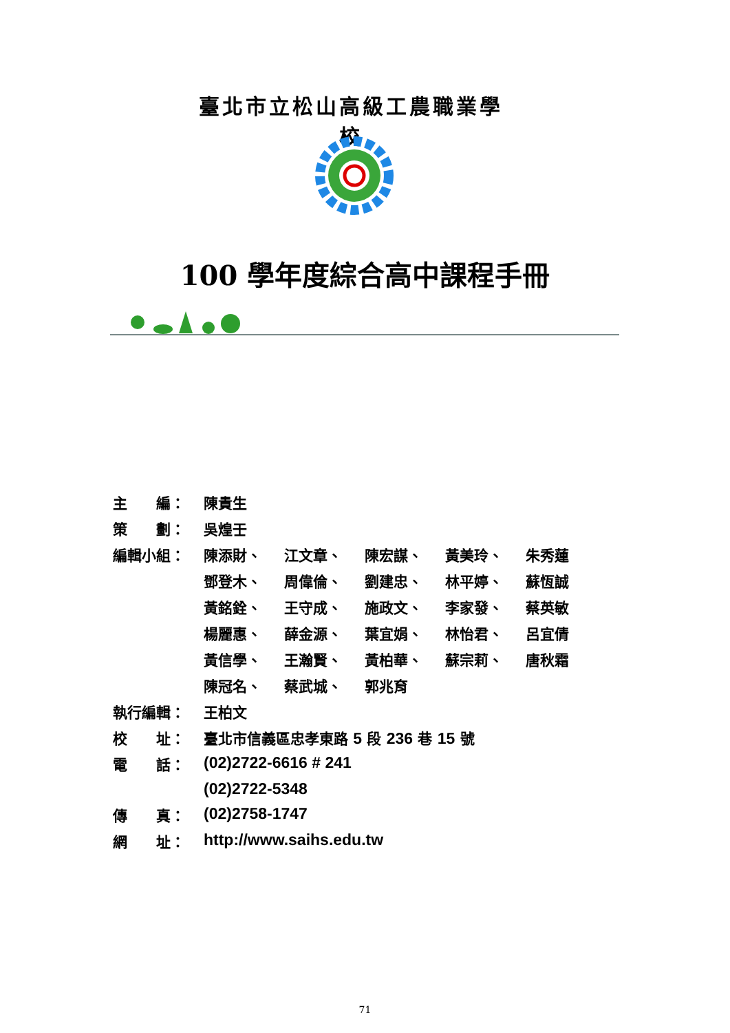臺北市立松山高級工農職業學校
100 學年度綜合高中課程手冊
| 主 編： | 陳貴生 | | | | |
| 策 劃： | 吳煌壬 | | | | |
| 編輯小組： | 陳添財、 | 江文章、 | 陳宏謀、 | 黃美玲、 | 朱秀蓮 |
| | 鄧登木、 | 周偉倫、 | 劉建忠、 | 林平婷、 | 蘇恆誠 |
| | 黃銘銓、 | 王守成、 | 施政文、 | 李家發、 | 蔡英敏 |
| | 楊麗惠、 | 薛金源、 | 葉宜娟、 | 林怡君、 | 呂宜倩 |
| | 黃信學、 | 王瀚賢、 | 黃柏華、 | 蘇宗莉、 | 唐秋霜 |
| | 陳冠名、 | 蔡武城、 | 郭兆育 | | |
| 執行編輯： | 王柏文 | | | | |
| 校 址： | 臺北市信義區忠孝東路 5 段 236 巷 15 號 | | | | |
| 電 話： | (02)2722-6616 # 241 | | | | |
| | (02)2722-5348 | | | | |
| 傳 真： | (02)2758-1747 | | | | |
| 網 址： | http://www.saihs.edu.tw | | | | |
71